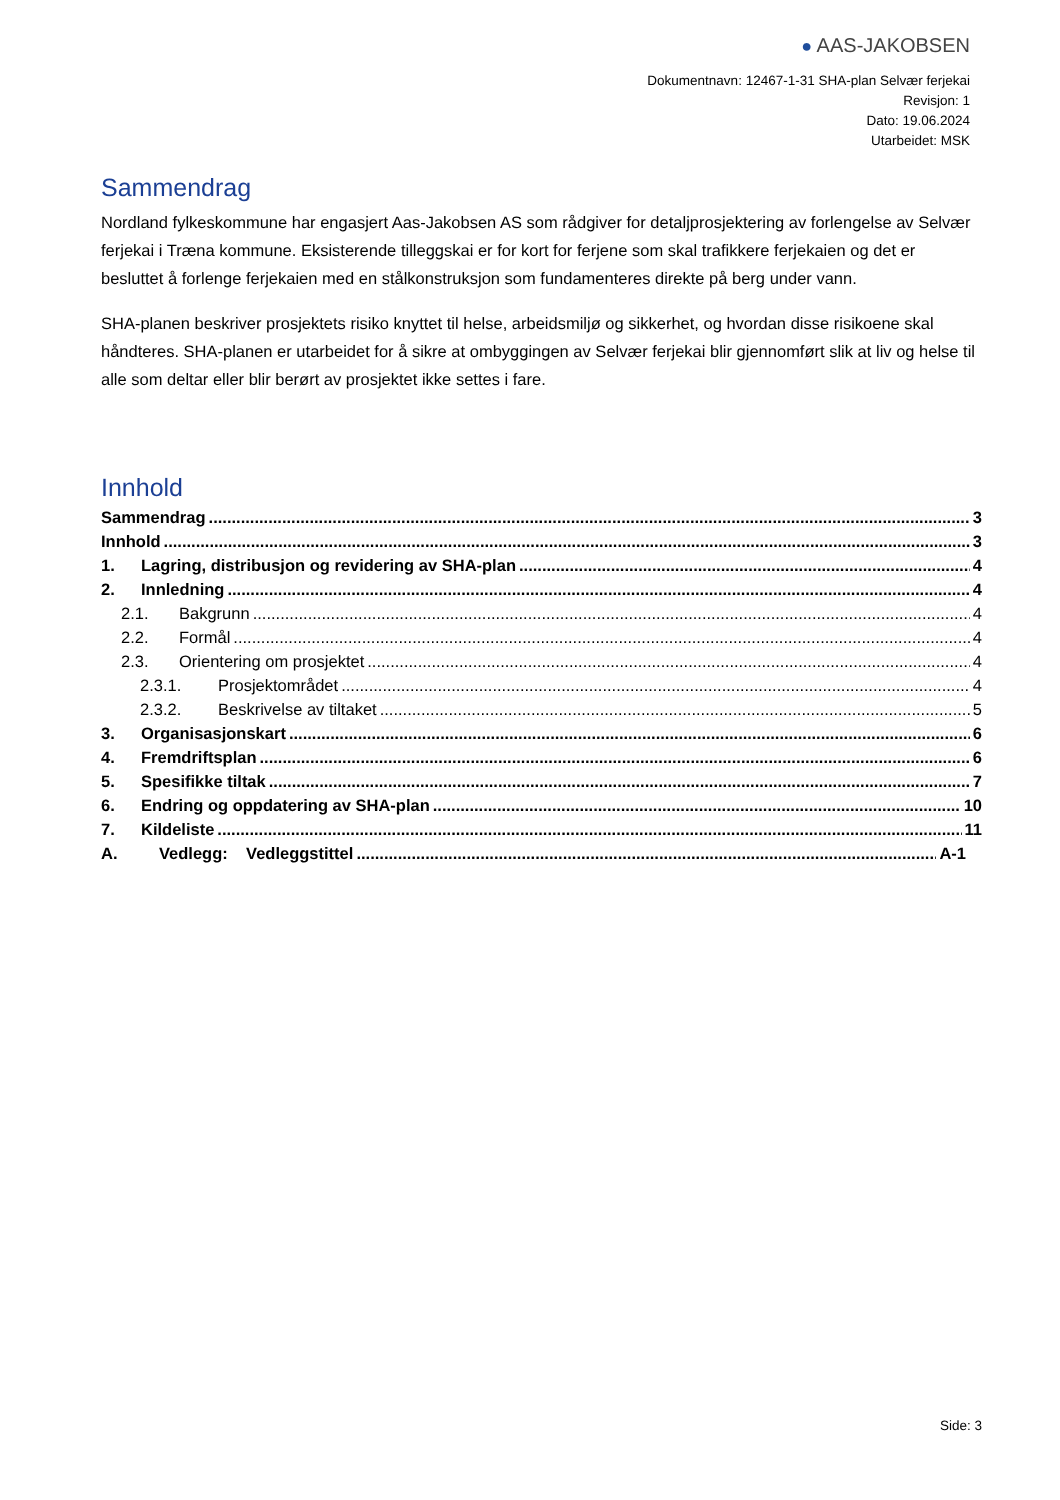● AAS-JAKOBSEN
Dokumentnavn: 12467-1-31 SHA-plan Selvær ferjekai
Revisjon: 1
Dato: 19.06.2024
Utarbeidet: MSK
Sammendrag
Nordland fylkeskommune har engasjert Aas-Jakobsen AS som rådgiver for detaljprosjektering av forlengelse av Selvær ferjekai i Træna kommune. Eksisterende tilleggskai er for kort for ferjene som skal trafikkere ferjekaien og det er besluttet å forlenge ferjekaien med en stålkonstruksjon som fundamenteres direkte på berg under vann.
SHA-planen beskriver prosjektets risiko knyttet til helse, arbeidsmiljø og sikkerhet, og hvordan disse risikoene skal håndteres. SHA-planen er utarbeidet for å sikre at ombyggingen av Selvær ferjekai blir gjennomført slik at liv og helse til alle som deltar eller blir berørt av prosjektet ikke settes i fare.
Innhold
Sammendrag 3
Innhold 3
1. Lagring, distribusjon og revidering av SHA-plan 4
2. Innledning 4
2.1. Bakgrunn 4
2.2. Formål 4
2.3. Orientering om prosjektet 4
2.3.1. Prosjektområdet 4
2.3.2. Beskrivelse av tiltaket 5
3. Organisasjonskart 6
4. Fremdriftsplan 6
5. Spesifikke tiltak 7
6. Endring og oppdatering av SHA-plan 10
7. Kildeliste 11
A. Vedlegg: Vedleggstittel A-1
Side: 3